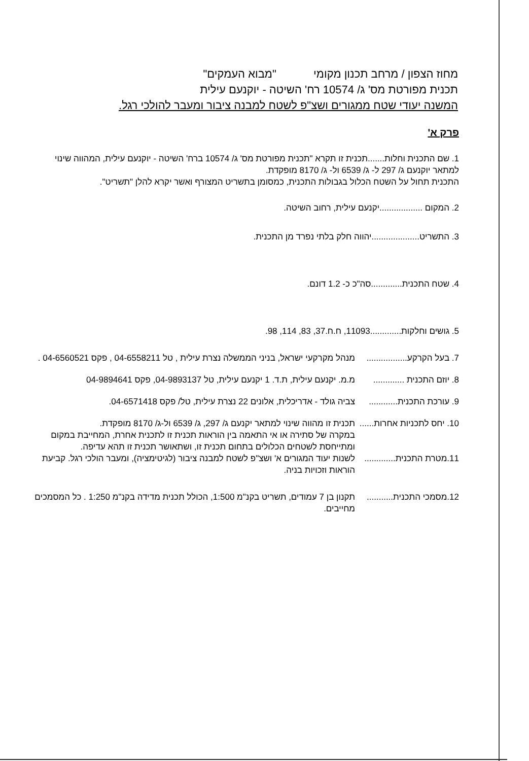מחוז הצפון / מרחב תכנון מקומי "מבוא העמקים"
תכנית מפורטת מס' ג/ 10574 רח' השיטה - יוקנעם עילית
המשנה יעודי שטח ממגורים ושצ"פ לשטח למבנה ציבור ומעבר להולכי רגל.
פרק א'
1. שם התכנית וחלות.......תכנית זו תקרא "תכנית מפורטת מס' ג/ 10574 ברח' השיטה - יוקנעם עילית, המהווה שינוי למתאר יוקנעם ג/ 297 ל- ג/ 6539 ול- ג/ 8170 מופקדת.
התכנית תחול על השטח הכלול בגבולות התכנית, כמסומן בתשריט המצורף ואשר יקרא להלן "תשריט".
2. המקום ..................יקנעם עילית, רחוב השיטה.
3. התשריט....................יהווה חלק בלתי נפרד מן התכנית.
4. שטח התכנית.............סה"כ כ- 1.2 דונם.
5. גושים וחלקות.............11093, ח.ח.37, 83, 114, 98.
7. בעל הקרקע.................
מנהל מקרקעי ישראל, בניני הממשלה נצרת עילית , טל 04-6558211 , פקס 04-6560521 .
8. יוזם התכנית .............
מ.מ. יקנעם עילית, ת.ד. 1 יקנעם עילית, טל 04-9893137, פקס 04-9894641
9. עורכת התכנית............
צביה גולד - אדריכלית, אלונים 22 נצרת עילית, טל/ פקס 04-6571418.
10. יחס לתכניות אחרות......
תכנית זו מהווה שינוי למתאר יקנעם ג/ 297, ג/ 6539 ול-ג/ 8170 מופקדת.
במקרה של סתירה או אי התאמה בין הוראות תכנית זו לתכנית אחרת, המחייבת במקום ומתייחסת לשטחים הכלולים בתחום תכנית זו, ושתאושר תכנית זו תהא עדיפה.
11.מטרת התכנית.............
לשנות יעוד המגורים א' ושצ"פ לשטח למבנה ציבור (לגיטימציה), ומעבר הולכי רגל. קביעת הוראות וזכויות בניה.
12.מסמכי התכנית...........
תקנון בן 7 עמודים, תשריט בקנ"מ 1:500, הכולל תכנית מדידה בקנ"מ 1:250 . כל המסמכים מחייבים.